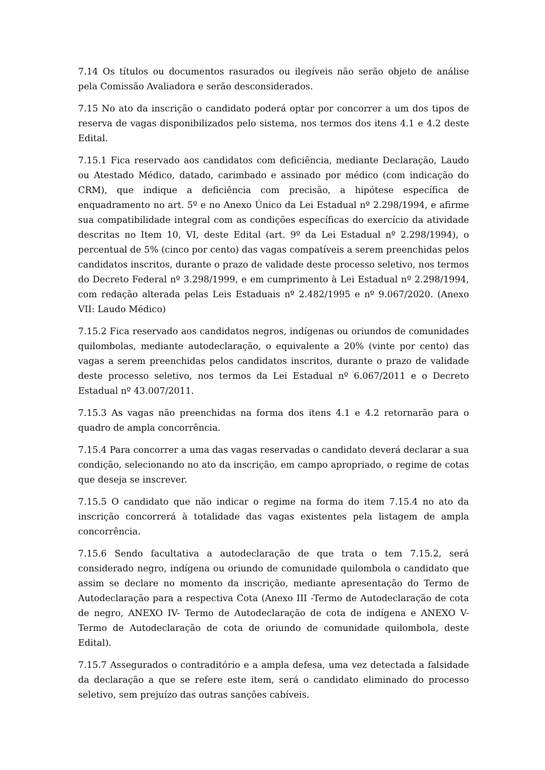7.14 Os títulos ou documentos rasurados ou ilegíveis não serão objeto de análise pela Comissão Avaliadora e serão desconsiderados.
7.15 No ato da inscrição o candidato poderá optar por concorrer a um dos tipos de reserva de vagas disponibilizados pelo sistema, nos termos dos itens 4.1 e 4.2 deste Edital.
7.15.1 Fica reservado aos candidatos com deficiência, mediante Declaração, Laudo ou Atestado Médico, datado, carimbado e assinado por médico (com indicação do CRM), que indique a deficiência com precisão, a hipótese específica de enquadramento no art. 5º e no Anexo Único da Lei Estadual nº 2.298/1994, e afirme sua compatibilidade integral com as condições específicas do exercício da atividade descritas no Item 10, VI, deste Edital (art. 9º da Lei Estadual nº 2.298/1994), o percentual de 5% (cinco por cento) das vagas compatíveis a serem preenchidas pelos candidatos inscritos, durante o prazo de validade deste processo seletivo, nos termos do Decreto Federal nº 3.298/1999, e em cumprimento à Lei Estadual nº 2.298/1994, com redação alterada pelas Leis Estaduais nº 2.482/1995 e nº 9.067/2020. (Anexo VII: Laudo Médico)
7.15.2 Fica reservado aos candidatos negros, indígenas ou oriundos de comunidades quilombolas, mediante autodeclaração, o equivalente a 20% (vinte por cento) das vagas a serem preenchidas pelos candidatos inscritos, durante o prazo de validade deste processo seletivo, nos termos da Lei Estadual nº 6.067/2011 e o Decreto Estadual nº 43.007/2011.
7.15.3 As vagas não preenchidas na forma dos itens 4.1 e 4.2 retornarão para o quadro de ampla concorrência.
7.15.4 Para concorrer a uma das vagas reservadas o candidato deverá declarar a sua condição, selecionando no ato da inscrição, em campo apropriado, o regime de cotas que deseja se inscrever.
7.15.5 O candidato que não indicar o regime na forma do item 7.15.4 no ato da inscrição concorrerá à totalidade das vagas existentes pela listagem de ampla concorrência.
7.15.6 Sendo facultativa a autodeclaração de que trata o tem 7.15.2, será considerado negro, indígena ou oriundo de comunidade quilombola o candidato que assim se declare no momento da inscrição, mediante apresentação do Termo de Autodeclaração para a respectiva Cota (Anexo III -Termo de Autodeclaração de cota de negro, ANEXO IV- Termo de Autodeclaração de cota de indígena e ANEXO V- Termo de Autodeclaração de cota de oriundo de comunidade quilombola, deste Edital).
7.15.7 Assegurados o contraditório e a ampla defesa, uma vez detectada a falsidade da declaração a que se refere este item, será o candidato eliminado do processo seletivo, sem prejuízo das outras sanções cabíveis.